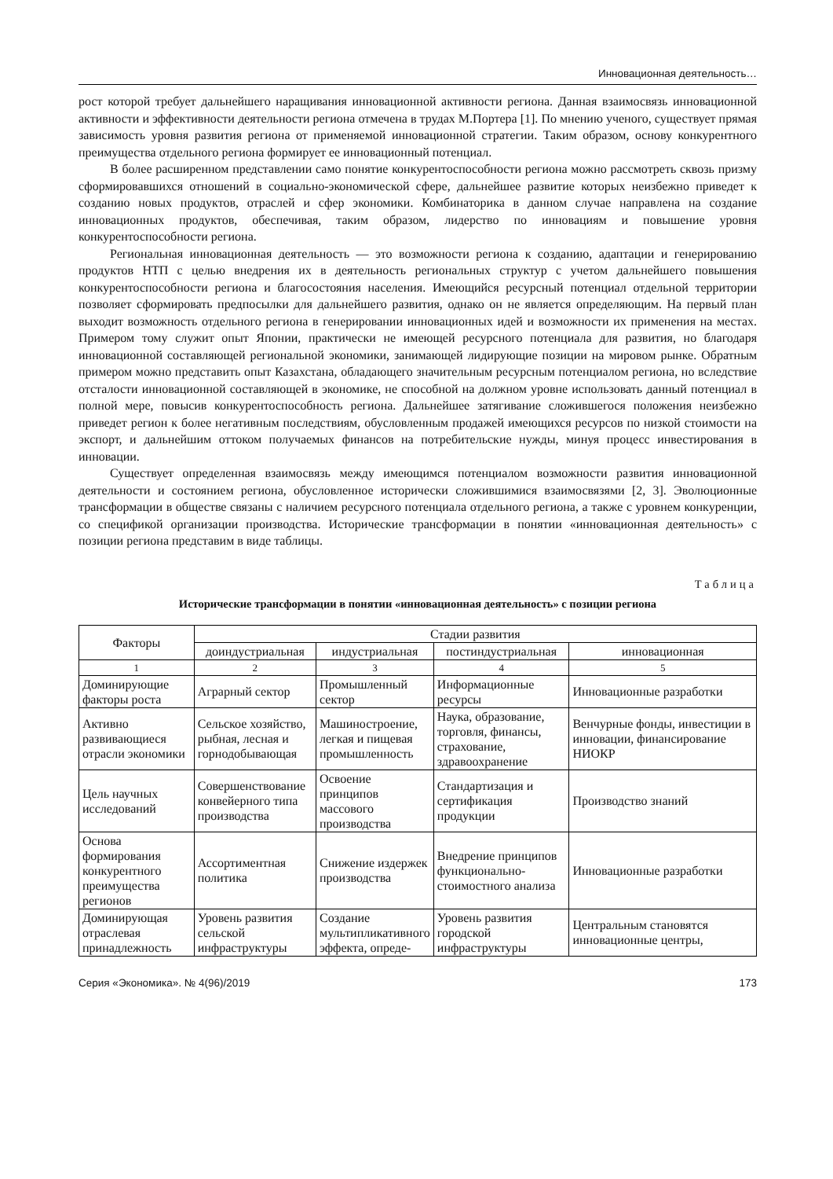Инновационная деятельность…
рост которой требует дальнейшего наращивания инновационной активности региона. Данная взаимосвязь инновационной активности и эффективности деятельности региона отмечена в трудах М.Портера [1]. По мнению ученого, существует прямая зависимость уровня развития региона от применяемой инновационной стратегии. Таким образом, основу конкурентного преимущества отдельного региона формирует ее инновационный потенциал.
В более расширенном представлении само понятие конкурентоспособности региона можно рассмотреть сквозь призму сформировавшихся отношений в социально-экономической сфере, дальнейшее развитие которых неизбежно приведет к созданию новых продуктов, отраслей и сфер экономики. Комбинаторика в данном случае направлена на создание инновационных продуктов, обеспечивая, таким образом, лидерство по инновациям и повышение уровня конкурентоспособности региона.
Региональная инновационная деятельность — это возможности региона к созданию, адаптации и генерированию продуктов НТП с целью внедрения их в деятельность региональных структур с учетом дальнейшего повышения конкурентоспособности региона и благосостояния населения. Имеющийся ресурсный потенциал отдельной территории позволяет сформировать предпосылки для дальнейшего развития, однако он не является определяющим. На первый план выходит возможность отдельного региона в генерировании инновационных идей и возможности их применения на местах. Примером тому служит опыт Японии, практически не имеющей ресурсного потенциала для развития, но благодаря инновационной составляющей региональной экономики, занимающей лидирующие позиции на мировом рынке. Обратным примером можно представить опыт Казахстана, обладающего значительным ресурсным потенциалом региона, но вследствие отсталости инновационной составляющей в экономике, не способной на должном уровне использовать данный потенциал в полной мере, повысив конкурентоспособность региона. Дальнейшее затягивание сложившегося положения неизбежно приведет регион к более негативным последствиям, обусловленным продажей имеющихся ресурсов по низкой стоимости на экспорт, и дальнейшим оттоком получаемых финансов на потребительские нужды, минуя процесс инвестирования в инновации.
Существует определенная взаимосвязь между имеющимся потенциалом возможности развития инновационной деятельности и состоянием региона, обусловленное исторически сложившимися взаимосвязями [2, 3]. Эволюционные трансформации в обществе связаны с наличием ресурсного потенциала отдельного региона, а также с уровнем конкуренции, со спецификой организации производства. Исторические трансформации в понятии «инновационная деятельность» с позиции региона представим в виде таблицы.
Таблица
Исторические трансформации в понятии «инновационная деятельность» с позиции региона
| Факторы | Стадии развития | | | |
| --- | --- | --- | --- | --- |
| | доиндустриальная | индустриальная | постиндустриальная | инновационная |
| 1 | 2 | 3 | 4 | 5 |
| Доминирующие факторы роста | Аграрный сектор | Промышленный сектор | Информационные ресурсы | Инновационные разработки |
| Активно развивающиеся отрасли экономики | Сельское хозяйство, рыбная, лесная и горнодобывающая | Машиностроение, легкая и пищевая промышленность | Наука, образование, торговля, финансы, страхование, здравоохранение | Венчурные фонды, инвестиции в инновации, финансирование НИОКР |
| Цель научных исследований | Совершенствование конвейерного типа производства | Освоение принципов массового производства | Стандартизация и сертификация продукции | Производство знаний |
| Основа формирования конкурентного преимущества регионов | Ассортиментная политика | Снижение издержек производства | Внедрение принципов функционально-стоимостного анализа | Инновационные разработки |
| Доминирующая отраслевая принадлежность | Уровень развития сельской инфраструктуры | Создание мультипликативного эффекта, опреде- | Уровень развития городской инфраструктуры | Центральным становятся инновационные центры, |
Серия «Экономика». № 4(96)/2019 173